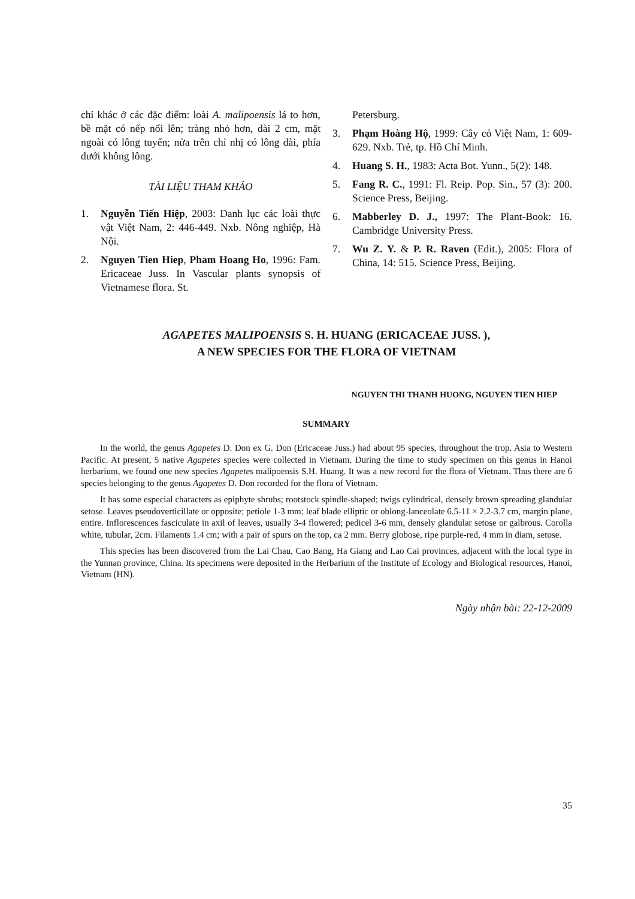chỉ khác ở các đặc điểm: loài A. malipoensis lá to hơn, bề mặt có nếp nổi lên; tràng nhỏ hơn, dài 2 cm, mặt ngoài có lông tuyến; nửa trên chỉ nhị có lông dài, phía dưới không lông.
TÀI LIỆU THAM KHẢO
1. Nguyễn Tiến Hiệp, 2003: Danh lục các loài thực vật Việt Nam, 2: 446-449. Nxb. Nông nghiệp, Hà Nội.
2. Nguyen Tien Hiep, Pham Hoang Ho, 1996: Fam. Ericaceae Juss. In Vascular plants synopsis of Vietnamese flora. St.
Petersburg.
3. Phạm Hoàng Hộ, 1999: Cây cỏ Việt Nam, 1: 609-629. Nxb. Trẻ, tp. Hồ Chí Minh.
4. Huang S. H., 1983: Acta Bot. Yunn., 5(2): 148.
5. Fang R. C., 1991: Fl. Reip. Pop. Sin., 57 (3): 200. Science Press, Beijing.
6. Mabberley D. J., 1997: The Plant-Book: 16. Cambridge University Press.
7. Wu Z. Y. & P. R. Raven (Edit.), 2005: Flora of China, 14: 515. Science Press, Beijing.
AGAPETES MALIPOENSIS S. H. HUANG (ERICACEAE JUSS. ),
A NEW SPECIES FOR THE FLORA OF VIETNAM
NGUYEN THI THANH HUONG, NGUYEN TIEN HIEP
SUMMARY
In the world, the genus Agapetes D. Don ex G. Don (Ericaceae Juss.) had about 95 species, throughout the trop. Asia to Western Pacific. At present, 5 native Agapetes species were collected in Vietnam. During the time to study specimen on this genus in Hanoi herbarium, we found one new species Agapetes malipoensis S.H. Huang. It was a new record for the flora of Vietnam. Thus there are 6 species belonging to the genus Agapetes D. Don recorded for the flora of Vietnam.
It has some especial characters as epiphyte shrubs; rootstock spindle-shaped; twigs cylindrical, densely brown spreading glandular setose. Leaves pseudoverticillate or opposite; petiole 1-3 mm; leaf blade elliptic or oblong-lanceolate 6.5-11 × 2.2-3.7 cm, margin plane, entire. Inflorescences fasciculate in axil of leaves, usually 3-4 flowered; pedicel 3-6 mm, densely glandular setose or galbrous. Corolla white, tubular, 2cm. Filaments 1.4 cm; with a pair of spurs on the top, ca 2 mm. Berry globose, ripe purple-red, 4 mm in diam, setose.
This species has been discovered from the Lai Chau, Cao Bang, Ha Giang and Lao Cai provinces, adjacent with the local type in the Yunnan province, China. Its specimens were deposited in the Herbarium of the Institute of Ecology and Biological resources, Hanoi, Vietnam (HN).
Ngày nhận bài: 22-12-2009
35